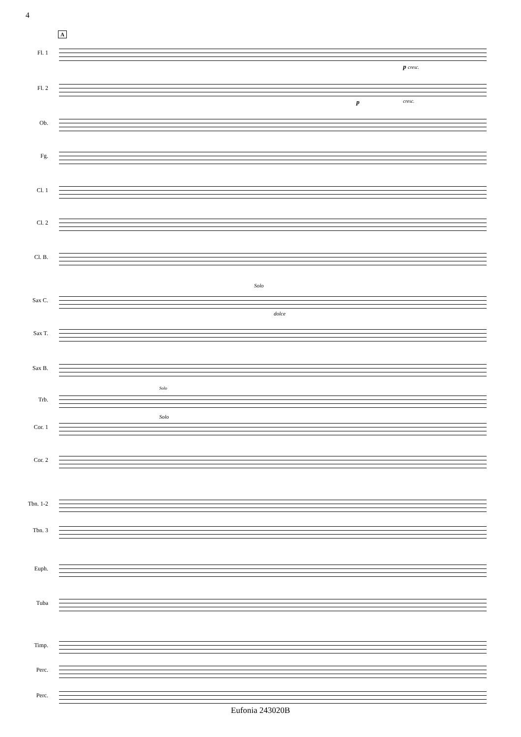4
A
Fl. 1
Fl. 2
Ob.
Fg.
Cl. 1
Cl. 2
Cl. B.
Sax C.
Sax T.
Sax B.
Trb.
Cor. 1
Cor. 2
Tbn. 1-2
Tbn. 3
Euph.
Tuba
Timp.
Perc.
Perc.
p cresc.
p cresc.
Solo
dolce
Solo
Solo
Eufonia 243020B